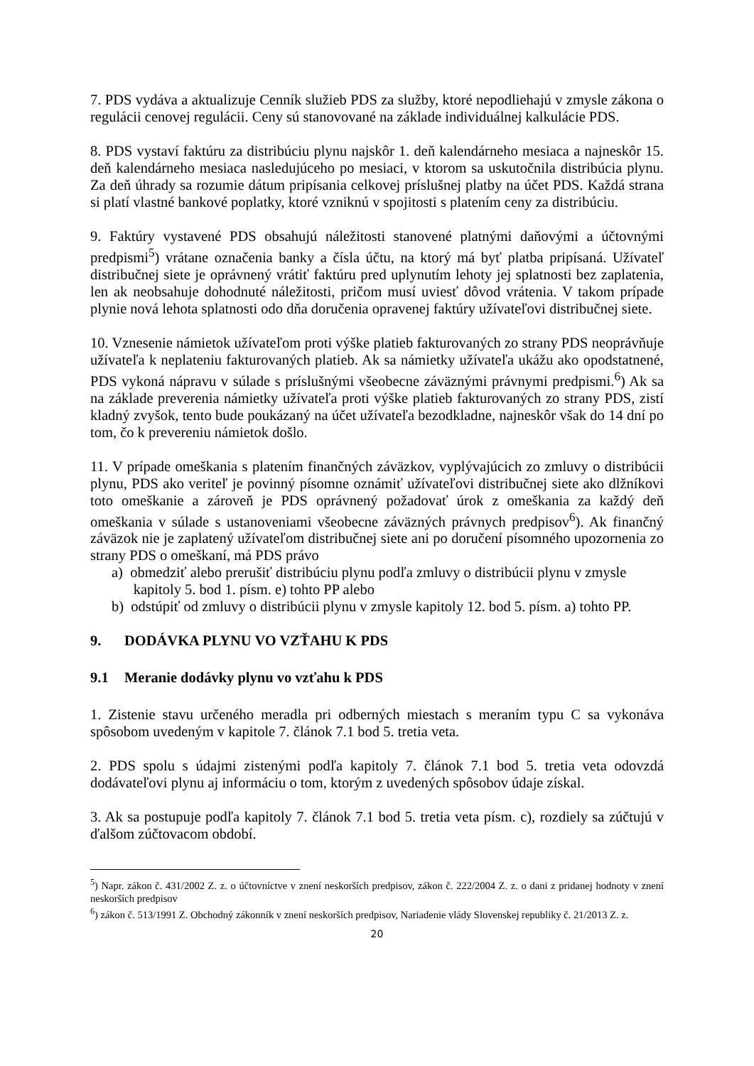7. PDS vydáva a aktualizuje Cenník služieb PDS za služby, ktoré nepodliehajú v zmysle zákona o regulácii cenovej regulácii. Ceny sú stanovované na základe individuálnej kalkulácie PDS.
8. PDS vystaví faktúru za distribúciu plynu najskôr 1. deň kalendárneho mesiaca a najneskôr 15. deň kalendárneho mesiaca nasledujúceho po mesiaci, v ktorom sa uskutočnila distribúcia plynu. Za deň úhrady sa rozumie dátum pripísania celkovej príslušnej platby na účet PDS. Každá strana si platí vlastné bankové poplatky, ktoré vzniknú v spojitosti s platením ceny za distribúciu.
9. Faktúry vystavené PDS obsahujú náležitosti stanovené platnými daňovými a účtovnými predpismi<sup>5</sup>) vrátane označenia banky a čísla účtu, na ktorý má byť platba pripísaná. Užívateľ distribučnej siete je oprávnený vrátiť faktúru pred uplynutím lehoty jej splatnosti bez zaplatenia, len ak neobsahuje dohodnuté náležitosti, pričom musí uviesť dôvod vrátenia. V takom prípade plynie nová lehota splatnosti odo dňa doručenia opravenej faktúry užívateľovi distribučnej siete.
10. Vznesenie námietok užívateľom proti výške platieb fakturovaných zo strany PDS neoprávňuje užívateľa k neplateniu fakturovaných platieb. Ak sa námietky užívateľa ukážu ako opodstatnené, PDS vykoná nápravu v súlade s príslušnými všeobecne záväznými právnymi predpismi.<sup>6</sup>) Ak sa na základe preverenia námietky užívateľa proti výške platieb fakturovaných zo strany PDS, zistí kladný zvyšok, tento bude poukázaný na účet užívateľa bezodkladne, najneskôr však do 14 dní po tom, čo k prevereniu námietok došlo.
11. V prípade omeškania s platením finančných záväzkov, vyplývajúcich zo zmluvy o distribúcii plynu, PDS ako veriteľ je povinný písomne oznámiť užívateľovi distribučnej siete ako dlžníkovi toto omeškanie a zároveň je PDS oprávnený požadovať úrok z omeškania za každý deň omeškania v súlade s ustanoveniami všeobecne záväzných právnych predpisov<sup>6</sup>). Ak finančný záväzok nie je zaplatený užívateľom distribučnej siete ani po doručení písomného upozornenia zo strany PDS o omeškaní, má PDS právo
a) obmedziť alebo prerušiť distribúciu plynu podľa zmluvy o distribúcii plynu v zmysle
kapitoly 5. bod 1. písm. e) tohto PP alebo
b) odstúpiť od zmluvy o distribúcii plynu v zmysle kapitoly 12. bod 5. písm. a) tohto PP.
9. DODÁVKA PLYNU VO VZŤAHU K PDS
9.1 Meranie dodávky plynu vo vzťahu k PDS
1. Zistenie stavu určeného meradla pri odberných miestach s meraním typu C sa vykonáva spôsobom uvedeným v kapitole 7. článok 7.1 bod 5. tretia veta.
2. PDS spolu s údajmi zistenými podľa kapitoly 7. článok 7.1 bod 5. tretia veta odovzdá dodávateľovi plynu aj informáciu o tom, ktorým z uvedených spôsobov údaje získal.
3. Ak sa postupuje podľa kapitoly 7. článok 7.1 bod 5. tretia veta písm. c), rozdiely sa zúčtujú v ďalšom zúčtovacom období.
<sup>5</sup>) Napr. zákon č. 431/2002 Z. z. o účtovníctve v znení neskorších predpisov, zákon č. 222/2004 Z. z. o dani z pridanej hodnoty v znení neskorších predpisov
<sup>6</sup>) zákon č. 513/1991 Z. Obchodný zákonník v znení neskorších predpisov, Nariadenie vlády Slovenskej republiky č. 21/2013 Z. z.
20